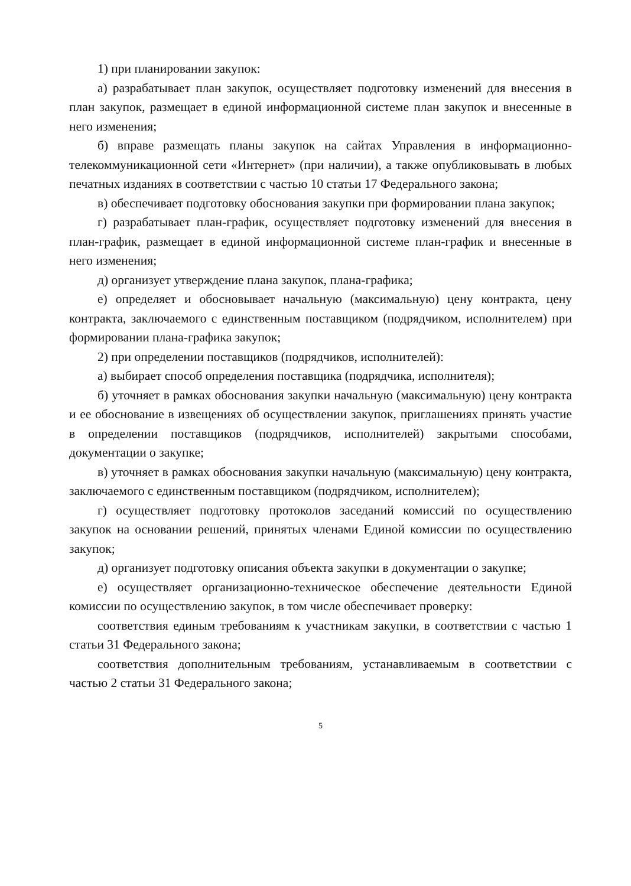1) при планировании закупок:
а) разрабатывает план закупок, осуществляет подготовку изменений для внесения в план закупок, размещает в единой информационной системе план закупок и внесенные в него изменения;
б) вправе размещать планы закупок на сайтах Управления в информационно-телекоммуникационной сети «Интернет» (при наличии), а также опубликовывать в любых печатных изданиях в соответствии с частью 10 статьи 17 Федерального закона;
в) обеспечивает подготовку обоснования закупки при формировании плана закупок;
г) разрабатывает план-график, осуществляет подготовку изменений для внесения в план-график, размещает в единой информационной системе план-график и внесенные в него изменения;
д) организует утверждение плана закупок, плана-графика;
е) определяет и обосновывает начальную (максимальную) цену контракта, цену контракта, заключаемого с единственным поставщиком (подрядчиком, исполнителем) при формировании плана-графика закупок;
2) при определении поставщиков (подрядчиков, исполнителей):
а) выбирает способ определения поставщика (подрядчика, исполнителя);
б) уточняет в рамках обоснования закупки начальную (максимальную) цену контракта и ее обоснование в извещениях об осуществлении закупок, приглашениях принять участие в определении поставщиков (подрядчиков, исполнителей) закрытыми способами, документации о закупке;
в) уточняет в рамках обоснования закупки начальную (максимальную) цену контракта, заключаемого с единственным поставщиком (подрядчиком, исполнителем);
г) осуществляет подготовку протоколов заседаний комиссий по осуществлению закупок на основании решений, принятых членами Единой комиссии по осуществлению закупок;
д) организует подготовку описания объекта закупки в документации о закупке;
е) осуществляет организационно-техническое обеспечение деятельности Единой комиссии по осуществлению закупок, в том числе обеспечивает проверку:
соответствия единым требованиям к участникам закупки, в соответствии с частью 1 статьи 31 Федерального закона;
соответствия дополнительным требованиям, устанавливаемым в соответствии с частью 2 статьи 31 Федерального закона;
5